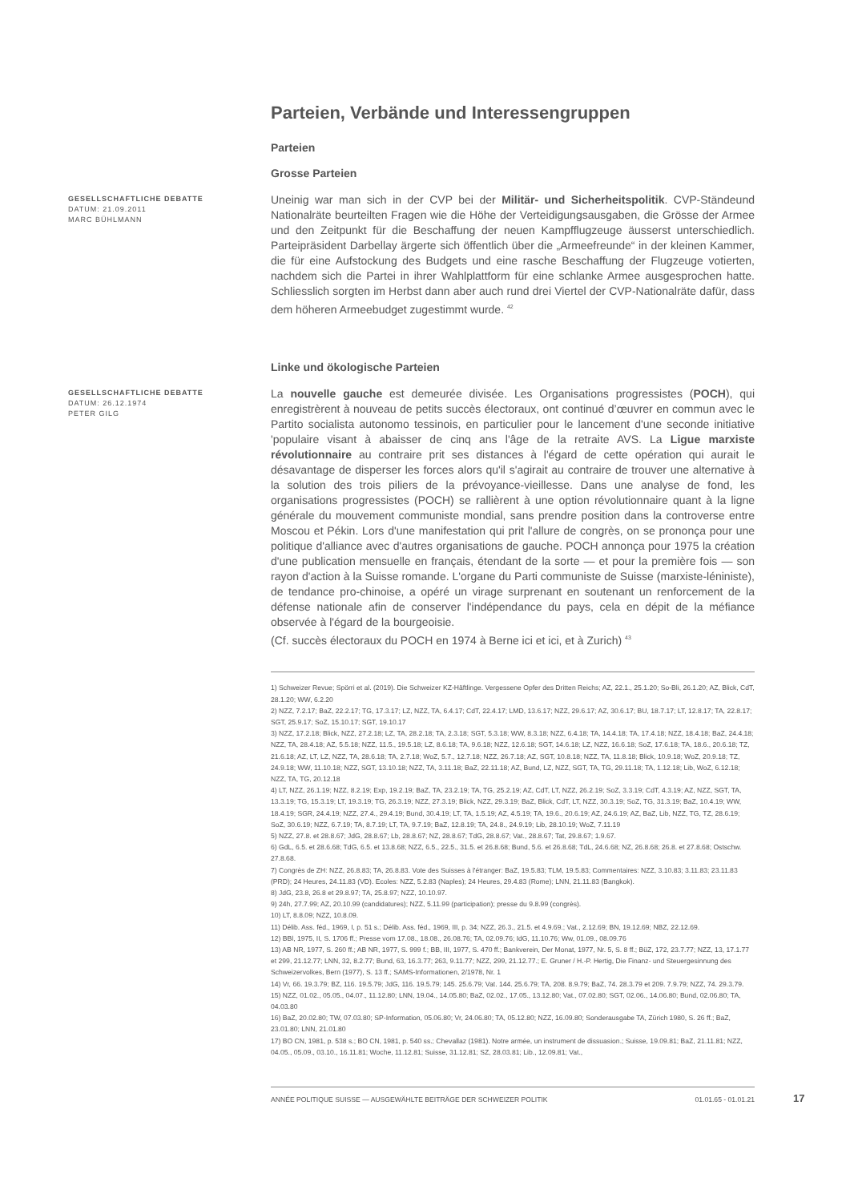Parteien, Verbände und Interessengruppen
Parteien
Grosse Parteien
GESELLSCHAFTLICHE DEBATTE
DATUM: 21.09.2011
MARC BÜHLMANN
Uneinig war man sich in der CVP bei der Militär- und Sicherheitspolitik. CVP-Ständeund Nationalräte beurteilten Fragen wie die Höhe der Verteidigungsausgaben, die Grösse der Armee und den Zeitpunkt für die Beschaffung der neuen Kampfflugzeuge äusserst unterschiedlich. Parteipräsident Darbellay ärgerte sich öffentlich über die „Armeefreunde“ in der kleinen Kammer, die für eine Aufstockung des Budgets und eine rasche Beschaffung der Flugzeuge votierten, nachdem sich die Partei in ihrer Wahlplattform für eine schlanke Armee ausgesprochen hatte. Schliesslich sorgten im Herbst dann aber auch rund drei Viertel der CVP-Nationalräte dafür, dass dem höheren Armeebudget zugestimmt wurde. <sup>42</sup>
Linke und ökologische Parteien
GESELLSCHAFTLICHE DEBATTE
DATUM: 26.12.1974
PETER GILG
La nouvelle gauche est demeurée divisée. Les Organisations progressistes (POCH), qui enregistrèrent à nouveau de petits succès électoraux, ont continué d’œuvrer en commun avec le Partito socialista autonomo tessinois, en particulier pour le lancement d'une seconde initiative 'populaire visant à abaisser de cinq ans l'âge de la retraite AVS. La Ligue marxiste révolutionnaire au contraire prit ses distances à l'égard de cette opération qui aurait le désavantage de disperser les forces alors qu'il s'agirait au contraire de trouver une alternative à la solution des trois piliers de la prévoyance-vieillesse. Dans une analyse de fond, les organisations progressistes (POCH) se rallièrent à une option révolutionnaire quant à la ligne générale du mouvement communiste mondial, sans prendre position dans la controverse entre Moscou et Pékin. Lors d'une manifestation qui prit l'allure de congrès, on se prononça pour une politique d'alliance avec d'autres organisations de gauche. POCH annonça pour 1975 la création d'une publication mensuelle en français, étendant de la sorte — et pour la première fois — son rayon d'action à la Suisse romande. L'organe du Parti communiste de Suisse (marxiste-léniniste), de tendance pro-chinoise, a opéré un virage surprenant en soutenant un renforcement de la défense nationale afin de conserver l'indépendance du pays, cela en dépit de la méfiance observée à l'égard de la bourgeoisie.
(Cf. succès électoraux du POCH en 1974 à Berne ici et ici, et à Zurich) <sup>43</sup>
1) Schweizer Revue; Spörri et al. (2019). Die Schweizer KZ-Häftlinge. Vergessene Opfer des Dritten Reichs; AZ, 22.1., 25.1.20; So-Bli, 26.1.20; AZ, Blick, CdT, 28.1.20; WW, 6.2.20
2) NZZ, 7.2.17; BaZ, 22.2.17; TG, 17.3.17; LZ, NZZ, TA, 6.4.17; CdT, 22.4.17; LMD, 13.6.17; NZZ, 29.6.17; AZ, 30.6.17; BU, 18.7.17; LT, 12.8.17; TA, 22.8.17; SGT, 25.9.17; SoZ, 15.10.17; SGT, 19.10.17
3) NZZ, 17.2.18; Blick, NZZ, 27.2.18; LZ, TA, 28.2.18; TA, 2.3.18; SGT, 5.3.18; WW, 8.3.18; NZZ, 6.4.18; TA, 14.4.18; TA, 17.4.18; NZZ, 18.4.18; BaZ, 24.4.18; NZZ, TA, 28.4.18; AZ, 5.5.18; NZZ, 11.5., 19.5.18; LZ, 8.6.18; TA, 9.6.18; NZZ, 12.6.18; SGT, 14.6.18; LZ, NZZ, 16.6.18; SoZ, 17.6.18; TA, 18.6., 20.6.18; TZ, 21.6.18; AZ, LT, LZ, NZZ, TA, 28.6.18; TA, 2.7.18; WoZ, 5.7., 12.7.18; NZZ, 26.7.18; AZ, SGT, 10.8.18; NZZ, TA, 11.8.18; Blick, 10.9.18; WoZ, 20.9.18; TZ, 24.9.18; WW, 11.10.18; NZZ, SGT, 13.10.18; NZZ, TA, 3.11.18; BaZ, 22.11.18; AZ, Bund, LZ, NZZ, SGT, TA, TG, 29.11.18; TA, 1.12.18; Lib, WoZ, 6.12.18; NZZ, TA, TG, 20.12.18
4) LT, NZZ, 26.1.19; NZZ, 8.2.19; Exp, 19.2.19; BaZ, TA, 23.2.19; TA, TG, 25.2.19; AZ, CdT, LT, NZZ, 26.2.19; SoZ, 3.3.19; CdT, 4.3.19; AZ, NZZ, SGT, TA, 13.3.19; TG, 15.3.19; LT, 19.3.19; TG, 26.3.19; NZZ, 27.3.19; Blick, NZZ, 29.3.19; BaZ, Blick, CdT, LT, NZZ, 30.3.19; SoZ, TG, 31.3.19; BaZ, 10.4.19; WW, 18.4.19; SGR, 24.4.19; NZZ, 27.4., 29.4.19; Bund, 30.4.19; LT, TA, 1.5.19; AZ, 4.5.19; TA, 19.6., 20.6.19; AZ, 24.6.19; AZ, BaZ, Lib, NZZ, TG, TZ, 28.6.19; SoZ, 30.6.19; NZZ, 6.7.19; TA, 8.7.19; LT, TA, 9.7.19; BaZ, 12.8.19; TA, 24.8., 24.9.19; Lib, 28.10.19; WoZ, 7.11.19
5) NZZ, 27.8. et 28.8.67; JdG, 28.8.67; Lb, 28.8.67; NZ, 28.8.67; TdG, 28.8.67; Vat., 28.8.67; Tat, 29.8.67; 1.9.67.
6) GdL, 6.5. et 28.6.68; TdG, 6.5. et 13.8.68; NZZ, 6.5., 22.5., 31.5. et 26.8.68; Bund, 5.6. et 26.8.68; TdL, 24.6.68; NZ, 26.8.68; 26.8. et 27.8.68; Ostschw. 27.8.68.
7) Congrès de ZH: NZZ, 26.8.83; TA, 26.8.83. Vote des Suisses à l'étranger: BaZ, 19.5.83; TLM, 19.5.83; Commentaires: NZZ, 3.10.83; 3.11.83; 23.11.83 (PRD); 24 Heures, 24.11.83 (VD). Ecoles: NZZ, 5.2.83 (Naples); 24 Heures, 29.4.83 (Rome); LNN, 21.11.83 (Bangkok).
8) JdG, 23.8, 26.8 et 29.8.97; TA, 25.8.97; NZZ, 10.10.97.
9) 24h, 27.7.99; AZ, 20.10.99 (candidatures); NZZ, 5.11.99 (participation); presse du 9.8.99 (congrès).
10) LT, 8.8.09; NZZ, 10.8.09.
11) Délib. Ass. féd., 1969, I, p. 51 s.; Délib. Ass. féd., 1969, III, p. 34; NZZ, 26.3., 21.5. et 4.9.69.; Vat., 2.12.69; BN, 19.12.69; NBZ, 22.12.69.
12) BBl, 1975, II, S. 1706 ff.; Presse vom 17.08., 18.08., 26.08.76; TA, 02.09.76; IdG, 11.10.76; Ww, 01.09., 08.09.76
13) AB NR, 1977, S. 260 ff.; AB NR, 1977, S. 999 f.; BB, III, 1977, S. 470 ff.; Bankverein, Der Monat, 1977, Nr. 5, S. 8 ff.; BüZ, 172, 23.7.77; NZZ, 13, 17.1.77 et 299, 21.12.77; LNN, 32, 8.2.77; Bund, 63, 16.3.77; 263, 9.11.77; NZZ, 299, 21.12.77.; E. Gruner / H.-P. Hertig, Die Finanz- und Steuergesinnung des Schweizervolkes, Bern (1977), S. 13 ff.; SAMS-Informationen, 2/1978, Nr. 1
14) Vr, 66. 19.3.79; BZ, 116. 19.5.79; JdG, 116. 19.5.79; 145. 25.6.79; Vat. 144. 25.6.79; TA, 208. 8.9.79; BaZ, 74. 28.3.79 et 209. 7.9.79; NZZ, 74. 29.3.79.
15) NZZ, 01.02., 05.05., 04.07., 11.12.80; LNN, 19.04., 14.05.80; BaZ, 02.02., 17.05., 13.12.80; Vat., 07.02.80; SGT, 02.06., 14.06.80; Bund, 02.06.80; TA, 04.03.80
16) BaZ, 20.02.80; TW, 07.03.80; SP-Information, 05.06.80; Vr, 24.06.80; TA, 05.12.80; NZZ, 16.09.80; Sonderausgabe TA, Zürich 1980, S. 26 ff.; BaZ, 23.01.80; LNN, 21.01.80
17) BO CN, 1981, p. 538 s.; BO CN, 1981, p. 540 ss.; Chevallaz (1981). Notre armée, un instrument de dissuasion.; Suisse, 19.09.81; BaZ, 21.11.81; NZZ, 04.05., 05.09., 03.10., 16.11.81; Woche, 11.12.81; Suisse, 31.12.81; SZ, 28.03.81; Lib., 12.09.81; Vat.,
ANNÉE POLITIQUE SUISSE — AUSGEWÄHLTE BEITRÄGE DER SCHWEIZER POLITIK 01.01.65 - 01.01.21
17